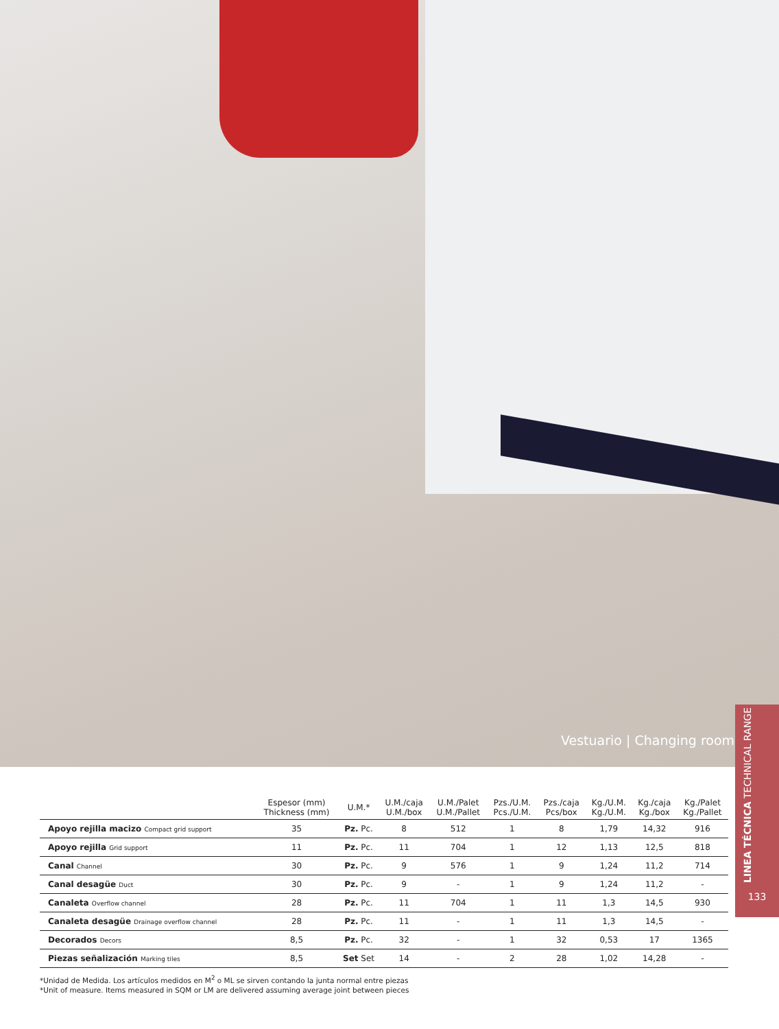Vestuario | Changing room
LINEA TÉCNICA TECHNICAL RANGE
133
| | Espesor (mm) Thickness (mm) | U.M.* | U.M./caja U.M./box | U.M./Palet U.M./Pallet | Pzs./U.M. Pcs./U.M. | Pzs./caja Pcs/box | Kg./U.M. Kg./U.M. | Kg./caja Kg./box | Kg./Palet Kg./Pallet |
| --- | --- | --- | --- | --- | --- | --- | --- | --- | --- |
| Apoyo rejilla macizo Compact grid support | 35 | Pz. Pc. | 8 | 512 | 1 | 8 | 1,79 | 14,32 | 916 |
| Apoyo rejilla Grid support | 11 | Pz. Pc. | 11 | 704 | 1 | 12 | 1,13 | 12,5 | 818 |
| Canal Channel | 30 | Pz. Pc. | 9 | 576 | 1 | 9 | 1,24 | 11,2 | 714 |
| Canal desagüe Duct | 30 | Pz. Pc. | 9 | - | 1 | 9 | 1,24 | 11,2 | - |
| Canaleta Overflow channel | 28 | Pz. Pc. | 11 | 704 | 1 | 11 | 1,3 | 14,5 | 930 |
| Canaleta desagüe Drainage overflow channel | 28 | Pz. Pc. | 11 | - | 1 | 11 | 1,3 | 14,5 | - |
| Decorados Decors | 8,5 | Pz. Pc. | 32 | - | 1 | 32 | 0,53 | 17 | 1365 |
| Piezas señalización Marking tiles | 8,5 | Set Set | 14 | - | 2 | 28 | 1,02 | 14,28 | - |
*Unidad de Medida. Los artículos medidos en M<sup>2</sup> o ML se sirven contando la junta normal entre piezas
*Unit of measure. Items measured in SQM or LM are delivered assuming average joint between pieces